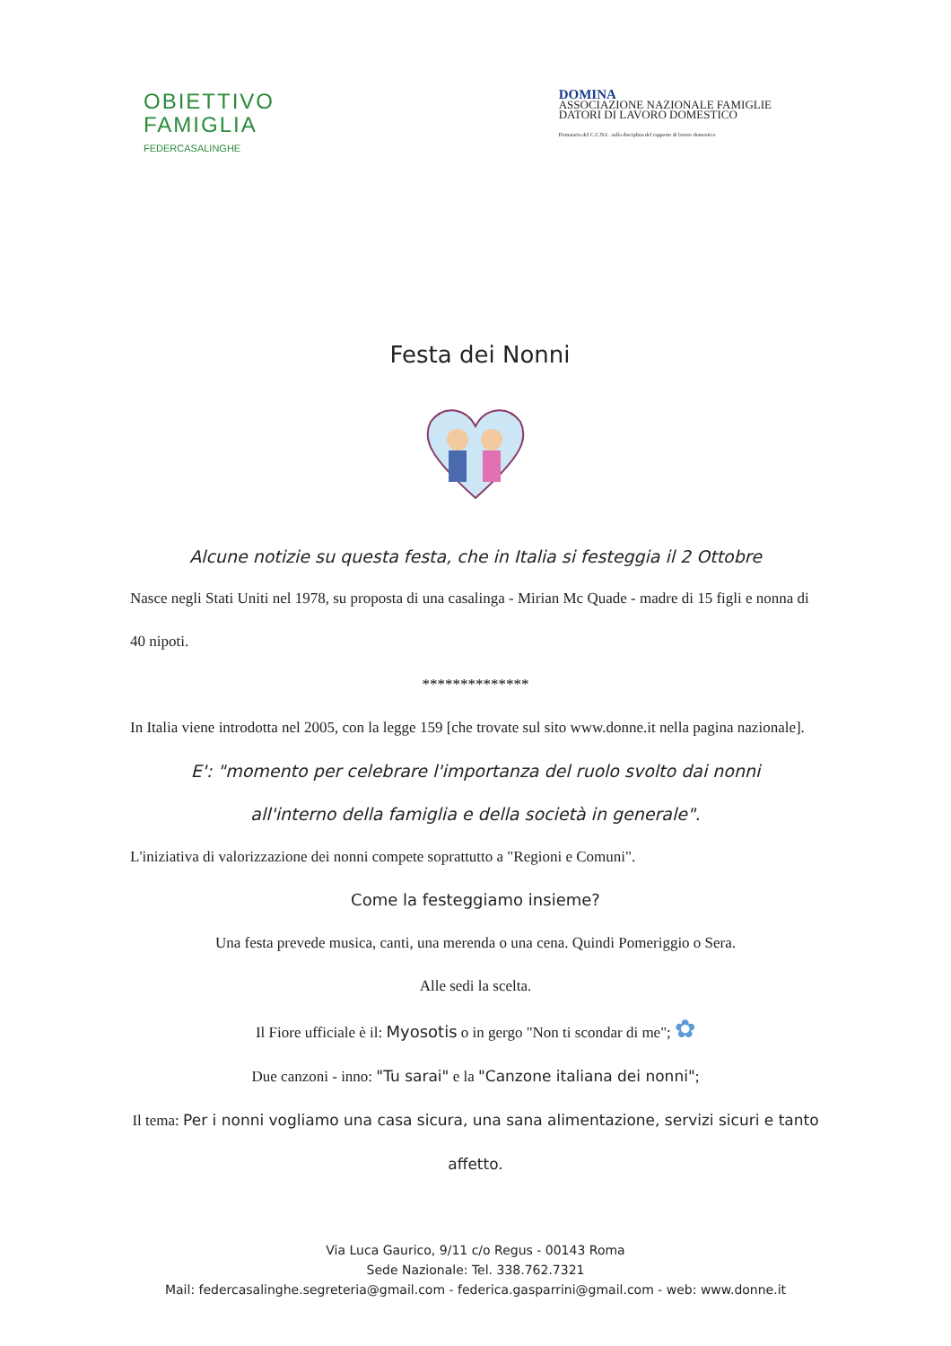OBIETTIVO
FAMIGLIA
FEDERCASALINGHE
DOMINA
ASSOCIAZIONE NAZIONALE FAMIGLIE
DATORI DI LAVORO DOMESTICO
Firmataria del C.C.N.L. sulla disciplina del rapporto di lavoro domestico
Festa dei Nonni
Alcune notizie su questa festa, che in Italia si festeggia il 2 Ottobre
Nasce negli Stati Uniti nel 1978, su proposta di una casalinga - Mirian Mc Quade - madre di 15 figli e nonna di 40 nipoti.
**************
In Italia viene introdotta nel 2005, con la legge 159 [che trovate sul sito www.donne.it nella pagina nazionale].
E': "momento per celebrare l'importanza del ruolo svolto dai nonni
all'interno della famiglia e della società in generale".
L'iniziativa di valorizzazione dei nonni compete soprattutto a "Regioni e Comuni".
Come la festeggiamo insieme?
Una festa prevede musica, canti, una merenda o una cena. Quindi Pomeriggio o Sera.
Alle sedi la scelta.
Il Fiore ufficiale è il: Myosotis o in gergo "Non ti scondar di me"; ✿
Due canzoni - inno: "Tu sarai" e la "Canzone italiana dei nonni";
Il tema: Per i nonni vogliamo una casa sicura, una sana alimentazione, servizi sicuri e tanto affetto.
Via Luca Gaurico, 9/11 c/o Regus - 00143 Roma
Sede Nazionale: Tel. 338.762.7321
Mail: federcasalinghe.segreteria@gmail.com - federica.gasparrini@gmail.com - web: www.donne.it